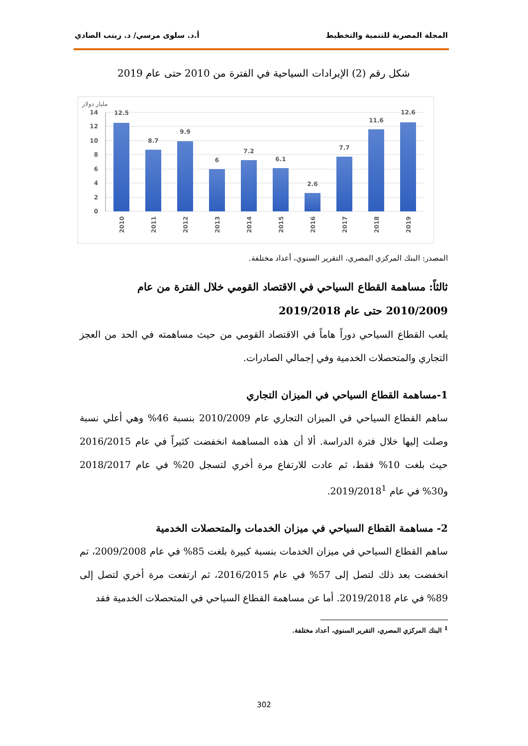المجلة المصرية للتنمية والتخطيط أ.د. سلوى مرسي/ د. زينب الصادي
شكل رقم (2) الإيرادات السياحية في الفترة من 2010 حتى عام 2019
مليار دولار
14
12
10
8
6
4
2
0
12.5
8.7
9.9
6
7.2
6.1
2.6
7.7
11.6
12.6
2010
2011
2012
2013
2014
2015
2016
2017
2018
2019
المصدر: البنك المركزي المصري، التقرير السنوي، أعداد مختلفة.
ثالثاً: مساهمة القطاع السياحي في الاقتصاد القومي خلال الفترة من عام 2010/2009 حتى عام 2019/2018
يلعب القطاع السياحي دوراً هاماً في الاقتصاد القومي من حيث مساهمته في الحد من العجز التجاري والمتحصلات الخدمية وفي إجمالي الصادرات.
1-مساهمة القطاع السياحي في الميزان التجاري
ساهم القطاع السياحي في الميزان التجاري عام 2010/2009 بنسبة 46% وهي أعلي نسبة وصلت إليها خلال فترة الدراسة. ألا أن هذه المساهمة انخفضت كثيراً في عام 2016/2015 حيث بلغت 10% فقط، ثم عادت للارتفاع مرة أخري لتسجل 20% في عام 2018/2017 و30% في عام 2019/2018<sup>1</sup>.
2- مساهمة القطاع السياحي في ميزان الخدمات والمتحصلات الخدمية
ساهم القطاع السياحي في ميزان الخدمات بنسبة كبيرة بلغت 85% في عام 2009/2008، تم انخفضت بعد ذلك لتصل إلى 57% في عام 2016/2015، ثم ارتفعت مرة أخري لتصل إلى 89% في عام 2019/2018. أما عن مساهمة القطاع السياحي في المتحصلات الخدمية فقد
<sup>1</sup> البنك المركزي المصري، التقرير السنوي، أعداد مختلفة.
302